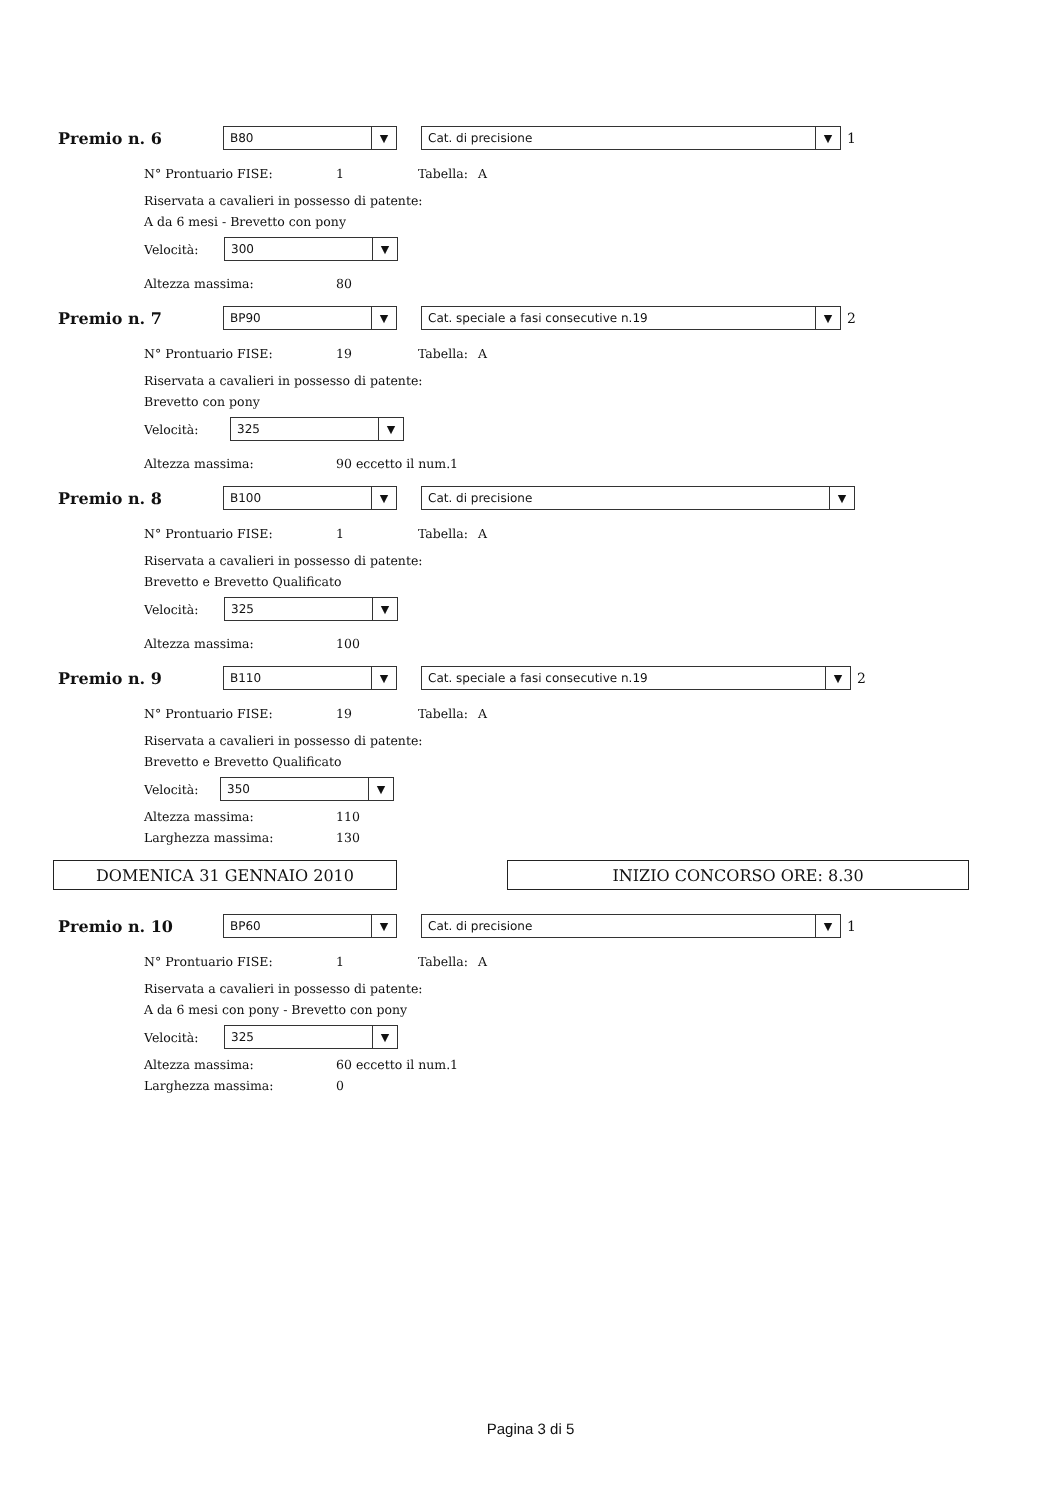Premio n. 6
B80 ▼
Cat. di precisione ▼
1
N° Prontuario FISE: 1 Tabella: A
Riservata a cavalieri in possesso di patente:
A da 6 mesi - Brevetto con pony
Velocità:
300 ▼
Altezza massima: 80
Premio n. 7
BP90 ▼
Cat. speciale a fasi consecutive n.19 ▼
2
N° Prontuario FISE: 19 Tabella: A
Riservata a cavalieri in possesso di patente:
Brevetto con pony
Velocità:
325 ▼
Altezza massima: 90 eccetto il num.1
Premio n. 8
B100 ▼
Cat. di precisione ▼
N° Prontuario FISE: 1 Tabella: A
Riservata a cavalieri in possesso di patente:
Brevetto e Brevetto Qualificato
Velocità:
325 ▼
Altezza massima: 100
Premio n. 9
B110 ▼
Cat. speciale a fasi consecutive n.19 ▼
2
N° Prontuario FISE: 19 Tabella: A
Riservata a cavalieri in possesso di patente:
Brevetto e Brevetto Qualificato
Velocità:
350 ▼
Altezza massima: 110
Larghezza massima: 130
DOMENICA 31 GENNAIO 2010 INIZIO CONCORSO ORE: 8.30
Premio n. 10
BP60 ▼
Cat. di precisione ▼
1
N° Prontuario FISE: 1 Tabella: A
Riservata a cavalieri in possesso di patente:
A da 6 mesi con pony - Brevetto con pony
Velocità:
325 ▼
Altezza massima: 60 eccetto il num.1
Larghezza massima: 0
Pagina 3 di 5